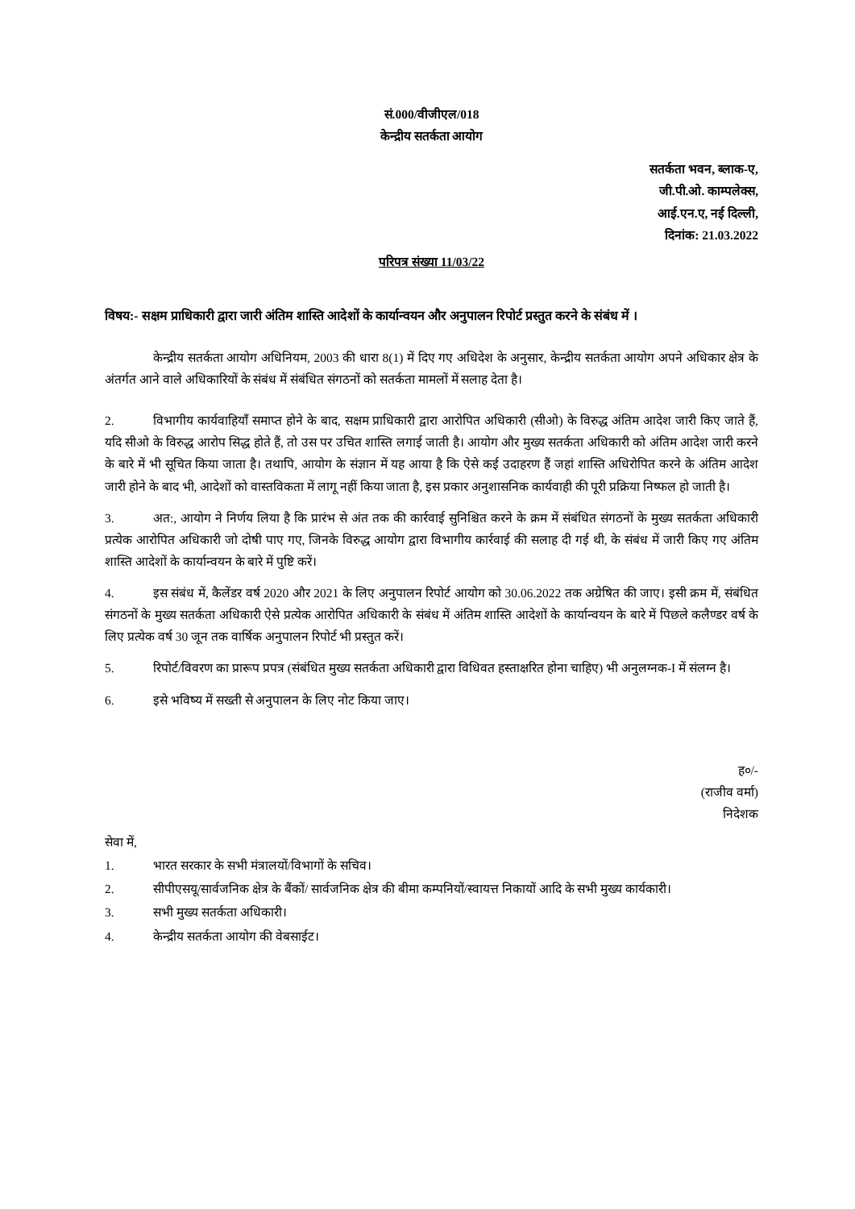सं.000/वीजीएल/018
केन्द्रीय सतर्कता आयोग
सतर्कता भवन, ब्लाक-ए,
जी.पी.ओ. काम्पलेक्स,
आई.एन.ए, नई दिल्ली,
दिनांक: 21.03.2022
परिपत्र संख्या 11/03/22
विषय:- सक्षम प्राधिकारी द्वारा जारी अंतिम शास्ति आदेशों के कार्यान्वयन और अनुपालन रिपोर्ट प्रस्तुत करने के संबंध में ।
केन्द्रीय सतर्कता आयोग अधिनियम, 2003 की धारा 8(1) में दिए गए अधिदेश के अनुसार, केन्द्रीय सतर्कता आयोग अपने अधिकार क्षेत्र के अंतर्गत आने वाले अधिकारियों के संबंध में संबंधित संगठनों को सतर्कता मामलों में सलाह देता है।
2. विभागीय कार्यवाहियाँ समाप्त होने के बाद, सक्षम प्राधिकारी द्वारा आरोपित अधिकारी (सीओ) के विरुद्ध अंतिम आदेश जारी किए जाते हैं, यदि सीओ के विरुद्ध आरोप सिद्ध होते हैं, तो उस पर उचित शास्ति लगाई जाती है। आयोग और मुख्य सतर्कता अधिकारी को अंतिम आदेश जारी करने के बारे में भी सूचित किया जाता है। तथापि, आयोग के संज्ञान में यह आया है कि ऐसे कई उदाहरण हैं जहां शास्ति अधिरोपित करने के अंतिम आदेश जारी होने के बाद भी, आदेशों को वास्तविकता में लागू नहीं किया जाता है, इस प्रकार अनुशासनिक कार्यवाही की पूरी प्रक्रिया निष्फल हो जाती है।
3. अत:, आयोग ने निर्णय लिया है कि प्रारंभ से अंत तक की कार्रवाई सुनिश्चित करने के क्रम में संबंधित संगठनों के मुख्य सतर्कता अधिकारी प्रत्येक आरोपित अधिकारी जो दोषी पाए गए, जिनके विरुद्ध आयोग द्वारा विभागीय कार्रवाई की सलाह दी गई थी, के संबंध में जारी किए गए अंतिम शास्ति आदेशों के कार्यान्वयन के बारे में पुष्टि करें।
4. इस संबंध में, कैलेंडर वर्ष 2020 और 2021 के लिए अनुपालन रिपोर्ट आयोग को 30.06.2022 तक अग्रेषित की जाए। इसी क्रम में, संबंधित संगठनों के मुख्य सतर्कता अधिकारी ऐसे प्रत्येक आरोपित अधिकारी के संबंध में अंतिम शास्ति आदेशों के कार्यान्वयन के बारे में पिछले कलैण्डर वर्ष के लिए प्रत्येक वर्ष 30 जून तक वार्षिक अनुपालन रिपोर्ट भी प्रस्तुत करें।
5. रिपोर्ट/विवरण का प्रारूप प्रपत्र (संबंधित मुख्य सतर्कता अधिकारी द्वारा विधिवत हस्ताक्षरित होना चाहिए) भी अनुलग्नक-I में संलग्न है।
6. इसे भविष्य में सख्ती से अनुपालन के लिए नोट किया जाए।
ह०/-
(राजीव वर्मा)
निदेशक
सेवा में,
1. भारत सरकार के सभी मंत्रालयों/विभागों के सचिव।
2. सीपीएसयू/सार्वजनिक क्षेत्र के बैंकों/ सार्वजनिक क्षेत्र की बीमा कम्पनियों/स्वायत्त निकायों आदि के सभी मुख्य कार्यकारी।
3. सभी मुख्य सतर्कता अधिकारी।
4. केन्द्रीय सतर्कता आयोग की वेबसाईट।